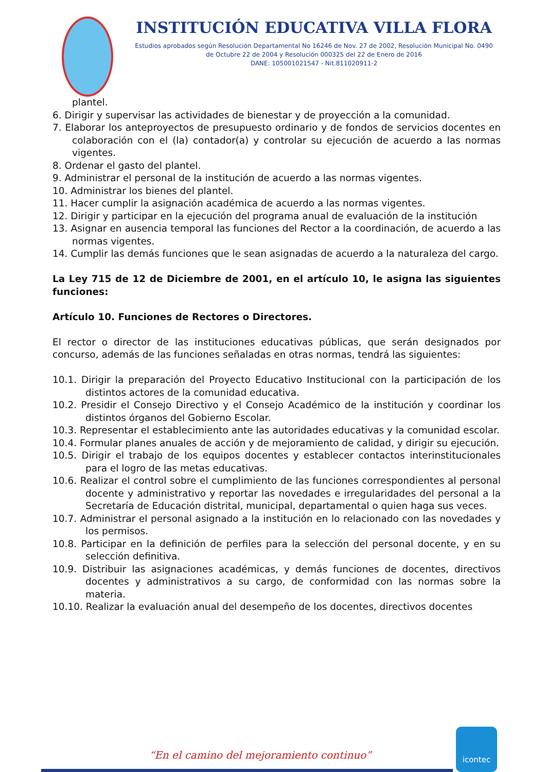INSTITUCIÓN EDUCATIVA VILLA FLORA
Estudios aprobados según Resolución Departamental No 16246 de Nov. 27 de 2002, Resolución Municipal No. 0490 de Octubre 22 de 2004 y Resolución 000325 del 22 de Enero de 2016
DANE: 105001021547 - Nit.811020911-2
plantel.
6. Dirigir y supervisar las actividades de bienestar y de proyección a la comunidad.
7. Elaborar los anteproyectos de presupuesto ordinario y de fondos de servicios docentes en colaboración con el (la) contador(a) y controlar su ejecución de acuerdo a las normas vigentes.
8. Ordenar el gasto del plantel.
9. Administrar el personal de la institución de acuerdo a las normas vigentes.
10. Administrar los bienes del plantel.
11. Hacer cumplir la asignación académica de acuerdo a las normas vigentes.
12. Dirigir y participar en la ejecución del programa anual de evaluación de la institución
13. Asignar en ausencia temporal las funciones del Rector a la coordinación, de acuerdo a las normas vigentes.
14. Cumplir las demás funciones que le sean asignadas de acuerdo a la naturaleza del cargo.
La Ley 715 de 12 de Diciembre de 2001, en el artículo 10, le asigna las siguientes funciones:
Artículo 10. Funciones de Rectores o Directores.
El rector o director de las instituciones educativas públicas, que serán designados por concurso, además de las funciones señaladas en otras normas, tendrá las siguientes:
10.1. Dirigir la preparación del Proyecto Educativo Institucional con la participación de los distintos actores de la comunidad educativa.
10.2. Presidir el Consejo Directivo y el Consejo Académico de la institución y coordinar los distintos órganos del Gobierno Escolar.
10.3. Representar el establecimiento ante las autoridades educativas y la comunidad escolar.
10.4. Formular planes anuales de acción y de mejoramiento de calidad, y dirigir su ejecución.
10.5. Dirigir el trabajo de los equipos docentes y establecer contactos interinstitucionales para el logro de las metas educativas.
10.6. Realizar el control sobre el cumplimiento de las funciones correspondientes al personal docente y administrativo y reportar las novedades e irregularidades del personal a la Secretaría de Educación distrital, municipal, departamental o quien haga sus veces.
10.7. Administrar el personal asignado a la institución en lo relacionado con las novedades y los permisos.
10.8. Participar en la definición de perfiles para la selección del personal docente, y en su selección definitiva.
10.9. Distribuir las asignaciones académicas, y demás funciones de docentes, directivos docentes y administrativos a su cargo, de conformidad con las normas sobre la materia.
10.10. Realizar la evaluación anual del desempeño de los docentes, directivos docentes
“En el camino del mejoramiento continuo”
icontec